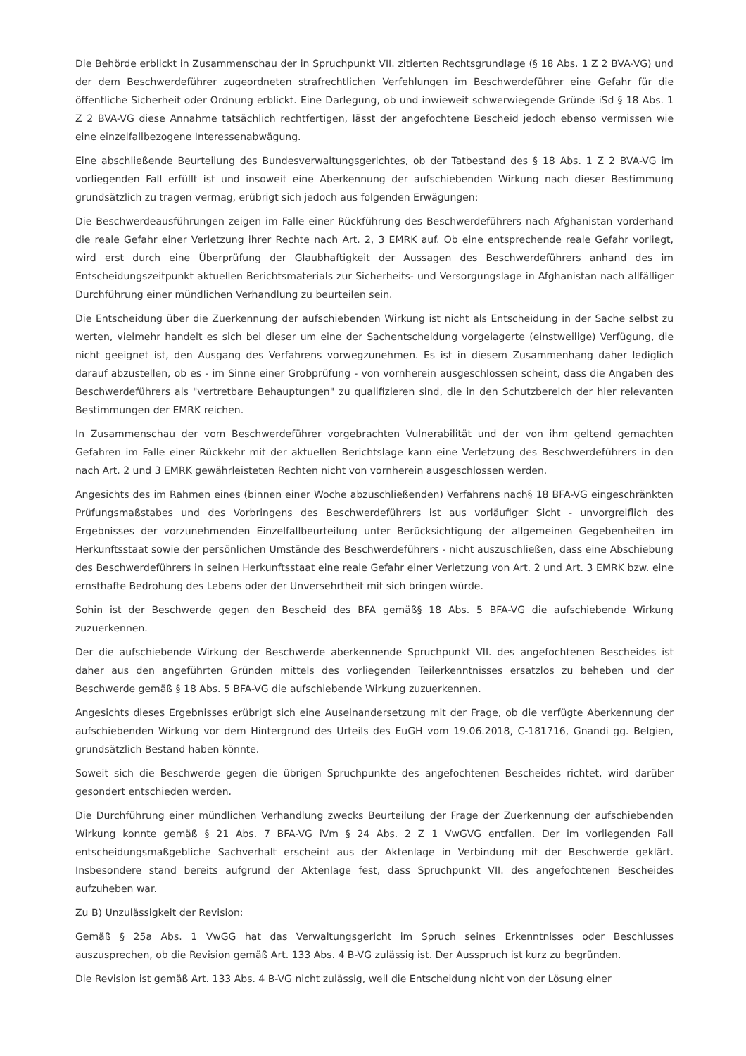Die Behörde erblickt in Zusammenschau der in Spruchpunkt VII. zitierten Rechtsgrundlage (§ 18 Abs. 1 Z 2 BVA-VG) und der dem Beschwerdeführer zugeordneten strafrechtlichen Verfehlungen im Beschwerdeführer eine Gefahr für die öffentliche Sicherheit oder Ordnung erblickt. Eine Darlegung, ob und inwieweit schwerwiegende Gründe iSd § 18 Abs. 1 Z 2 BVA-VG diese Annahme tatsächlich rechtfertigen, lässt der angefochtene Bescheid jedoch ebenso vermissen wie eine einzelfallbezogene Interessenabwägung.
Eine abschließende Beurteilung des Bundesverwaltungsgerichtes, ob der Tatbestand des § 18 Abs. 1 Z 2 BVA-VG im vorliegenden Fall erfüllt ist und insoweit eine Aberkennung der aufschiebenden Wirkung nach dieser Bestimmung grundsätzlich zu tragen vermag, erübrigt sich jedoch aus folgenden Erwägungen:
Die Beschwerdeausführungen zeigen im Falle einer Rückführung des Beschwerdeführers nach Afghanistan vorderhand die reale Gefahr einer Verletzung ihrer Rechte nach Art. 2, 3 EMRK auf. Ob eine entsprechende reale Gefahr vorliegt, wird erst durch eine Überprüfung der Glaubhaftigkeit der Aussagen des Beschwerdeführers anhand des im Entscheidungszeitpunkt aktuellen Berichtsmaterials zur Sicherheits- und Versorgungslage in Afghanistan nach allfälliger Durchführung einer mündlichen Verhandlung zu beurteilen sein.
Die Entscheidung über die Zuerkennung der aufschiebenden Wirkung ist nicht als Entscheidung in der Sache selbst zu werten, vielmehr handelt es sich bei dieser um eine der Sachentscheidung vorgelagerte (einstweilige) Verfügung, die nicht geeignet ist, den Ausgang des Verfahrens vorwegzunehmen. Es ist in diesem Zusammenhang daher lediglich darauf abzustellen, ob es - im Sinne einer Grobprüfung - von vornherein ausgeschlossen scheint, dass die Angaben des Beschwerdeführers als "vertretbare Behauptungen" zu qualifizieren sind, die in den Schutzbereich der hier relevanten Bestimmungen der EMRK reichen.
In Zusammenschau der vom Beschwerdeführer vorgebrachten Vulnerabilität und der von ihm geltend gemachten Gefahren im Falle einer Rückkehr mit der aktuellen Berichtslage kann eine Verletzung des Beschwerdeführers in den nach Art. 2 und 3 EMRK gewährleisteten Rechten nicht von vornherein ausgeschlossen werden.
Angesichts des im Rahmen eines (binnen einer Woche abzuschließenden) Verfahrens nach§ 18 BFA-VG eingeschränkten Prüfungsmaßstabes und des Vorbringens des Beschwerdeführers ist aus vorläufiger Sicht - unvorgreiflich des Ergebnisses der vorzunehmenden Einzelfallbeurteilung unter Berücksichtigung der allgemeinen Gegebenheiten im Herkunftsstaat sowie der persönlichen Umstände des Beschwerdeführers - nicht auszuschließen, dass eine Abschiebung des Beschwerdeführers in seinen Herkunftsstaat eine reale Gefahr einer Verletzung von Art. 2 und Art. 3 EMRK bzw. eine ernsthafte Bedrohung des Lebens oder der Unversehrtheit mit sich bringen würde.
Sohin ist der Beschwerde gegen den Bescheid des BFA gemäß§ 18 Abs. 5 BFA-VG die aufschiebende Wirkung zuzuerkennen.
Der die aufschiebende Wirkung der Beschwerde aberkennende Spruchpunkt VII. des angefochtenen Bescheides ist daher aus den angeführten Gründen mittels des vorliegenden Teilerkenntnisses ersatzlos zu beheben und der Beschwerde gemäß § 18 Abs. 5 BFA-VG die aufschiebende Wirkung zuzuerkennen.
Angesichts dieses Ergebnisses erübrigt sich eine Auseinandersetzung mit der Frage, ob die verfügte Aberkennung der aufschiebenden Wirkung vor dem Hintergrund des Urteils des EuGH vom 19.06.2018, C-181716, Gnandi gg. Belgien, grundsätzlich Bestand haben könnte.
Soweit sich die Beschwerde gegen die übrigen Spruchpunkte des angefochtenen Bescheides richtet, wird darüber gesondert entschieden werden.
Die Durchführung einer mündlichen Verhandlung zwecks Beurteilung der Frage der Zuerkennung der aufschiebenden Wirkung konnte gemäß § 21 Abs. 7 BFA-VG iVm § 24 Abs. 2 Z 1 VwGVG entfallen. Der im vorliegenden Fall entscheidungsmaßgebliche Sachverhalt erscheint aus der Aktenlage in Verbindung mit der Beschwerde geklärt. Insbesondere stand bereits aufgrund der Aktenlage fest, dass Spruchpunkt VII. des angefochtenen Bescheides aufzuheben war.
Zu B) Unzulässigkeit der Revision:
Gemäß § 25a Abs. 1 VwGG hat das Verwaltungsgericht im Spruch seines Erkenntnisses oder Beschlusses auszusprechen, ob die Revision gemäß Art. 133 Abs. 4 B-VG zulässig ist. Der Ausspruch ist kurz zu begründen.
Die Revision ist gemäß Art. 133 Abs. 4 B-VG nicht zulässig, weil die Entscheidung nicht von der Lösung einer